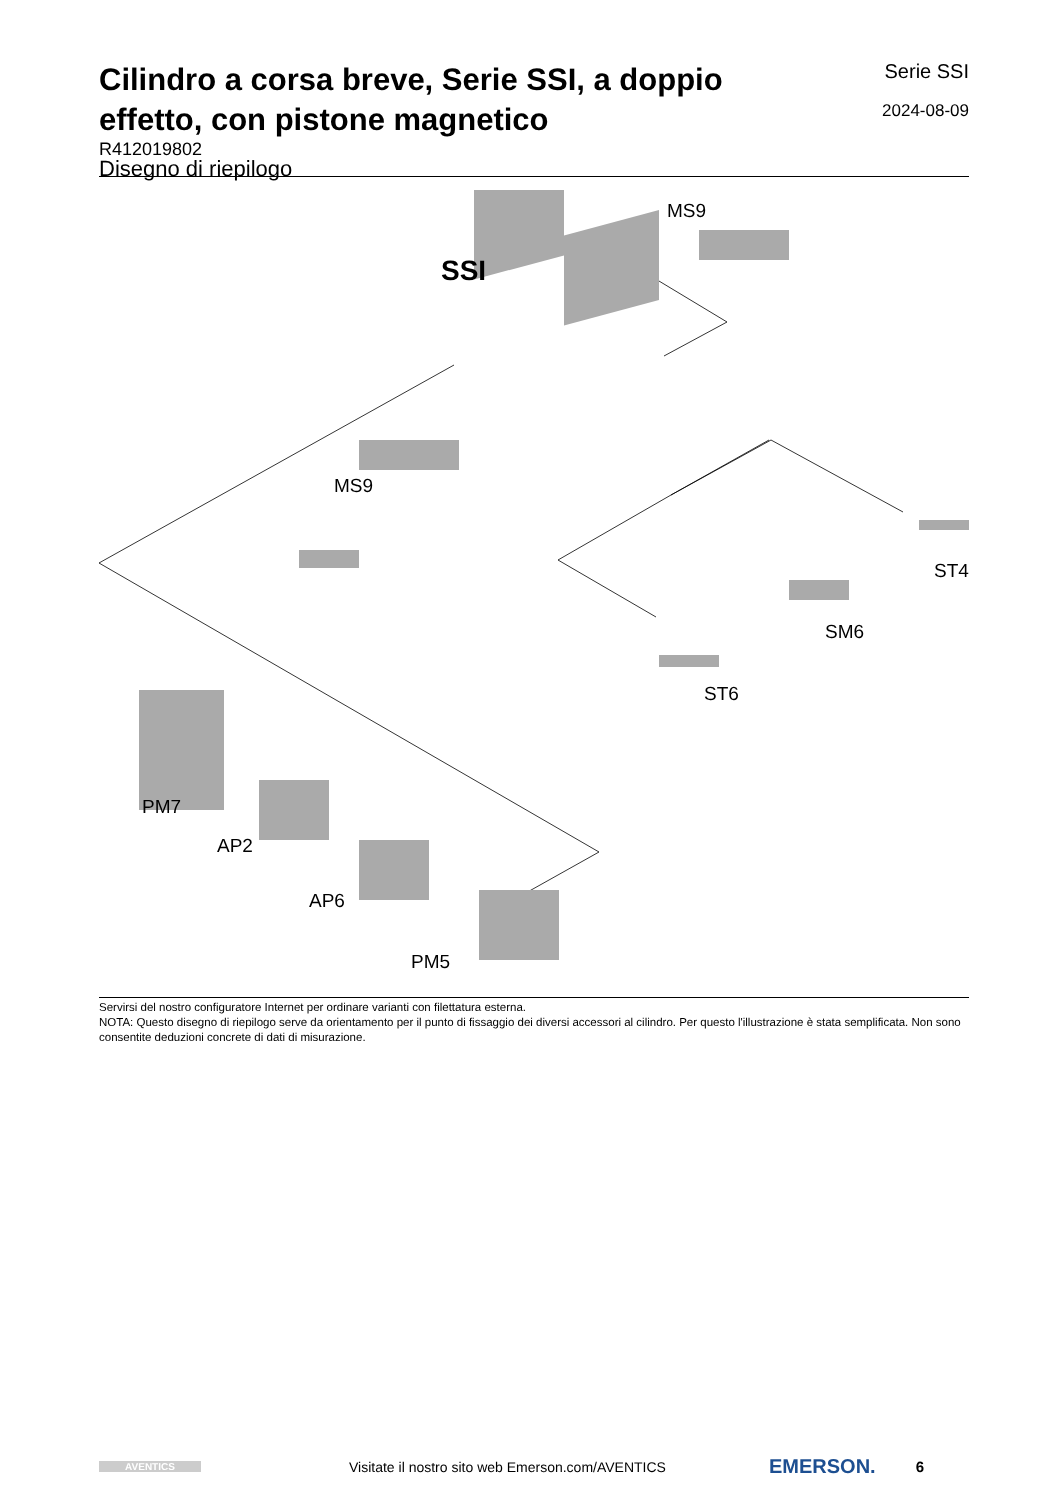Cilindro a corsa breve, Serie SSI, a doppio effetto, con pistone magnetico
Serie SSI
2024-08-09
R412019802
Disegno di riepilogo
MS9
SSI
MS9
ST4
SM6
ST6
PM7
AP2
AP6
PM5
Servirsi del nostro configuratore Internet per ordinare varianti con filettatura esterna.
NOTA: Questo disegno di riepilogo serve da orientamento per il punto di fissaggio dei diversi accessori al cilindro. Per questo l'illustrazione è stata semplificata. Non sono consentite deduzioni concrete di dati di misurazione.
AVENTICS
Visitate il nostro sito web Emerson.com/AVENTICS
EMERSON.
6